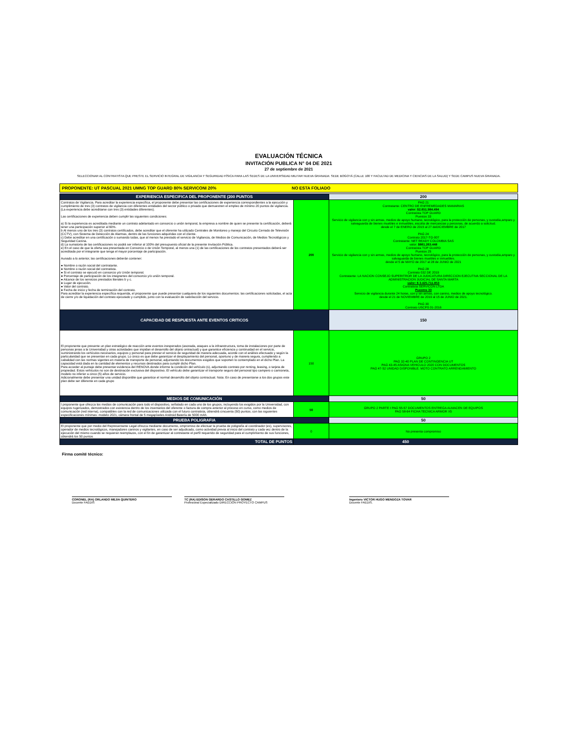EVALUACIÓN TÉCNICA
INVITACIÓN PUBLICA N° 04 DE 2021
27 de septiembre de 2021
SELECCIONAR AL CONTRATISTA QUE PRESTE EL SERVICIO INTEGRAL DE VIGILANCIA Y SEGURIDAD FÍSICA PARA LAS SEDES DE LA UNIVERSIDAD MILITAR NUEVA GRANADA: SEDE BOGOTÁ (CALLE 100 Y FACULTAD DE MEDICINA Y CIENCIAS DE LA SALUD) Y SEDE CAMPUS NUEVA GRANADA.
PROPONENTE: UT PASCUAL 2021 UMNG TOP GUARD 80% SERVICONI 20% NO ESTA FOLIADO
| EXPERIENCIA ESPECIFICA DEL PROPONENTE (200 PUNTOS | | 200 |
| --- | --- | --- |
| Contratos de Vigilancia. Para acreditar la experiencia específica, el proponente debe presentar las certificaciones de experiencia correspondientes a la ejecución y cumplimiento de tres (3) contratos de vigilancia con diferentes entidades del sector público o privado que demuestren el empleo de mínimo 20 puntos de vigilancia. (La experiencia debe acreditarse con tres (3) entidades diferentes). Las certificaciones de experiencia deben cumplir las siguientes condiciones: a) Si la experiencia es acreditada mediante un contrato adelantado en consorcio o unión temporal, la empresa a nombre de quien se presente la certificación, deberá tener una participación superior al 60%. b Al menos uno de los tres (3) contratos certificados, debe acreditar que el oferente ha utilizado Centrales de Monitoreo y manejo del Circuito Cerrado de Televisión (CCTV), con Sistema de Detección de Alarmas, dentro de las funciones adquiridas con el cliente. c) Debe acreditar en una certificación o sumando todas, que al menos ha prestado el servicio de Vigilancia, de Medios de Comunicación, de Medios Tecnológicos y Seguridad Canina. d) La sumatoria de las certificaciones no podrá ser inferior al 100% del presupuesto oficial de la presente Invitación Pública. e) En el caso de que la oferta sea presentada en Consorcio o de Unión Temporal, al menos una (1) de las certificaciones de los contratos presentados deberá ser acreditada por el integrante que tenga el mayor porcentaje de participación. Aunado a lo anterior, las certificaciones deberán contener: ● Nombre o razón social del contratante. ● Nombre o razón social del contratista. ● Si el contrato se ejecutó en consorcio y/o Unión temporal. ● Porcentaje de participación de los integrantes del consorcio y/o unión temporal. ● Alcance de los servicios prestados literales b y c. ● Lugar de ejecución. ● Valor del contrato. ● Fecha de inicio y fecha de terminación del contrato. Para acreditar la experiencia específica requerida, el proponente que puede presentar cualquiera de los siguientes documentos: las certificaciones solicitadas, el acta de cierre y/o de liquidación del contrato ejecutado y cumplido, junto con la evaluación de satisfacción del servicio. | 200 | PAG 21 Contratante: CENTRO DE ENFREMEDADES MAMARIAS valor: $2.651.984.494 Contratista TOP GUARD Puestos 33 Servicio de vigilancia con y sin armas, medios de apoyo humano, tecnológico, para la protección de personas, y custodia,amparo y salvaguarda de bienes muebles e inmuebles, escolta de mercancias y perosnas, de acuerdo a solicitud. desde el 7 de ENERO de 2015 al 27 deDICIEMBRE de 2017 PAG 24 Contrato 2017-TG-007 Contratante: NET READY COLOMBIA SAS valor: $861.263.448 Contratista TOP GUARD Puestos 25 Servicio de vigilancia con y sin armas, medios de apoyo humano, tecnológico, para la protección de personas, y custodia,amparo y salvaguarda de bienes muebles e inmuebles. desde el 5 de MAYO de 2017 al 28 de JUNIO de 2021 PAG 28 Contrato 032 DE 2019 Contratante: LA NACION CONSEJO SUPERITROR DE LA JUDICATURA DIRECCION EJECUTIVA SECCIONAL DE LA ADMINISTRACION JUDICIAL DE SANTA MARTA valor: $ 3.425.711.853 Contratista SERVICON LTDA Puestos 33 Servicio de vigilancia durante 24 horas, con y sin armas, con canino, medios de apoyo tecnológico. desde el 21 de NOVIEMBRE de 2019 al 15 de JUNIO de 2021. PAG 30 Contrato USCPS 01-2016 |
| CAPACIDAD DE RESPUESTA ANTE EVENTOS CRITICOS | | 150 |
| El proponente que presente un plan estratégico de reacción ante eventos inesperados (asonada, ataques a la infraestructura, toma de instalaciones por parte de personas jenas a la Universidad y otras actividades que impidan el desarrollo del objeto ontractual) y que garantice eficiencia y continuidad en el servicio, suministrando los vehículos necesarios, equipos y personal para prestar el servicio de seguridad de manera adecuada, acorde con el análisis efectuado y según la particularidad que se presentan en cada grupo. Lo único es que debe garantizar el desplazamiento del personal, oportuno y de manera segura, cumpliendo a cabalidad con las normas vigentes en materia de transporte de personal, adjuntando los documentos exigidos que soporten lo contemplado en el dicho Plan. La capacidad está dada en la cantidad de elementos y recursos destinados para cumplir dicho Plan. Para acceder al puntaje debe presentar evidencia del RENOVA donde informe la condición del vehículo (s), adjuntando contrato por renting, leasing, o tarjeta de propiedad. Estos vehículos no son de destinación exclusiva del dispositivo. El vehículo debe garantizar el transporte seguro del personal tipo campero o camioneta, modelo no inferior a cinco (5) años de servicio. Adicionalmente debe presentar una unidad disponible que garantice el normal desarrollo del objeto contractual. Nota: En caso de presentarse a los dos grupos este plan debe ser diferente en cada grupo | 150 | GRUPO 2 PAG 32-40 PLAN DE CONTINGENCIA UT PAG 43-45 ASIGNA VEHICULO 2020 CON DOCUMENTOS PAG 47-52 UNIDAD DISPONIBLE. MOTO CONTRATO ARRENDAMIENTO |
| MEDIOS DE COMUNICACIÓN | | 50 |
| l proponente que ofrezca los medios de comunicación para todo el dispositivo, señalado en cada uno de los grupos, incluyendo los exigidos por la Universidad, con equipos rugerizados, demostrados con existencia dentro de los inventarios del oferente o factura de compra anterior al proceso en curso, como medios de comunicación (red interna), compatibles con la red de comunicaciones utilizada con el futuro contratista, obtendrá cincuenta (50) puntos; con las siguientes especificaciones mínimas: modelo 2021, cámara frontal de 5 megapíxeles Android Batería de 5000 mAh. | 50 | GRUPO 2 PARTE I PAG 55-57 DOCUMENTOS ENTREGA ALMACEN DE EQUIPOS PAG 58-64 FICHA TECNICA ARMOR X5 |
| PRUEBA POLIGRAFIA | | 50 |
| El proponente que por medio del Representante Legal ofrezca mediante documento, ompromiso de efectuar la prueba de poligrafía al coordinador (es), supervisores, operador de medios tecnológicos, manejadores caninos y vigilantes, en caso de ser adjudicado, como actividad previa al inicio del contrato y cada vez dentro de la ejecución del mismo cuando se requieran reemplazos, con el fin de garantizar al contratante el perfil requerido de seguridad para el cumplimiento de sus funciones, obtendrá los 50 puntos | 0 | No presenta compromiso |
| TOTAL DE PUNTOS | 450 | |
Firma comité técnico:
CORONEL (RA) ORLANDO MEJIA QUINTERO
Docente FAEDIS
TC (RA) EDISON GERARDO CASTILLO GOMEZ
Profesional Especializado DIRECCIÓN PROYECTO CAMPUS
Ingeniero VICTOR HUGO MENDOZA TOVAR
Docente FAEDIS.